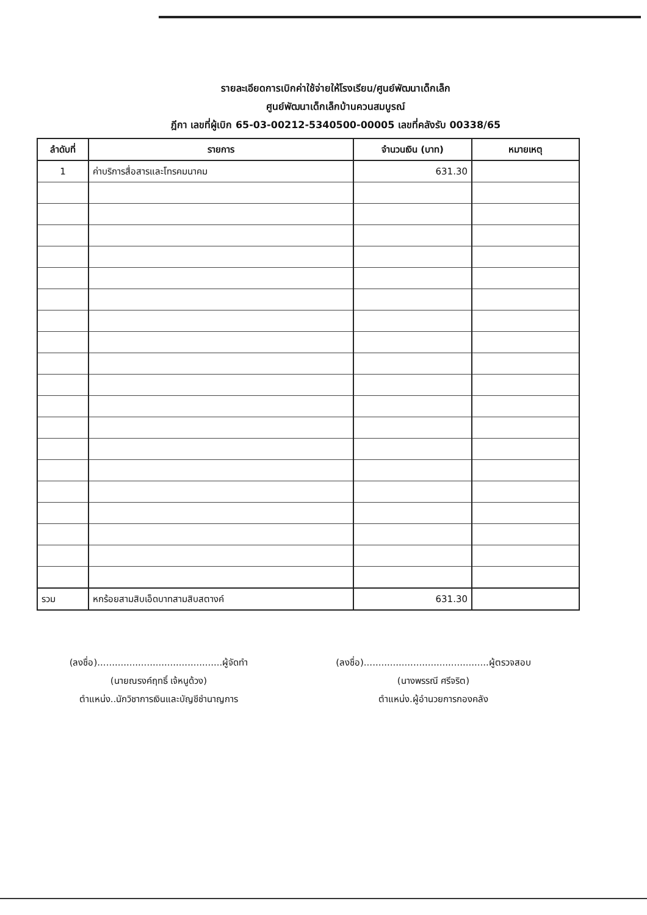รายละเอียดการเบิกค่าใช้จ่ายให้โรงเรียน/ศูนย์พัฒนาเด็กเล็ก
ศูนย์พัฒนาเด็กเล็กบ้านควนสมบูรณ์
ฎีกา เลขที่ผู้เบิก 65-03-00212-5340500-00005 เลขที่คลังรับ 00338/65
| ลำดับที่ | รายการ | จำนวนเงิน (บาท) | หมายเหตุ |
| --- | --- | --- | --- |
| 1 | ค่าบริการสื่อสารและโทรคมนาคม | 631.30 | |
| รวม | หกร้อยสามสิบเอ็ดบาทสามสิบสตางค์ | 631.30 | |
(ลงชื่อ)...........................................ผู้จัดทำ
(นายณรงค์ฤทธิ์ เจ้หนูด้วง)
ตำแหน่ง..นักวิชาการเงินและบัญชีชำนาญการ
(ลงชื่อ)...........................................ผู้ตรวจสอบ
(นางพรรณี ศรีจริต)
ตำแหน่ง.ผู้อำนวยการกองคลัง